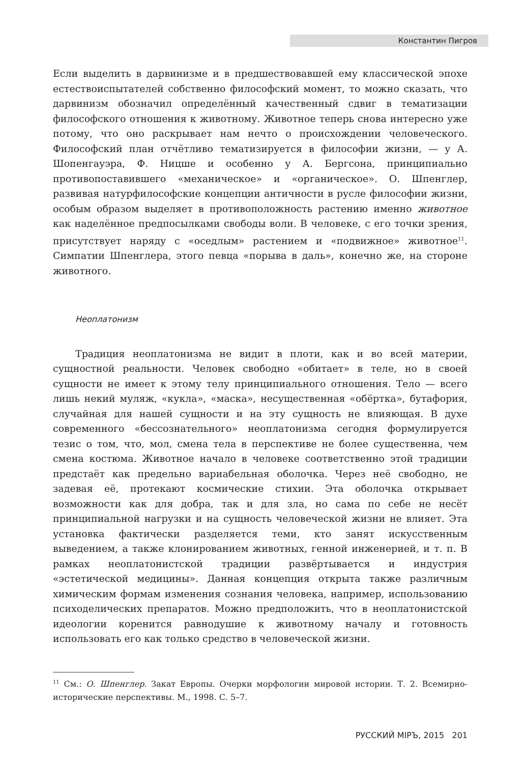Константин Пигров
Если выделить в дарвинизме и в предшествовавшей ему классической эпохе естествоиспытателей собственно философский момент, то можно сказать, что дарвинизм обозначил определённый качественный сдвиг в тематизации философского отношения к животному. Животное теперь снова интересно уже потому, что оно раскрывает нам нечто о происхождении человеческого. Философский план отчётливо тематизируется в философии жизни, — у А. Шопенгауэра, Ф. Ницше и особенно у А. Бергсона, принципиально противопоставившего «механическое» и «органическое». О. Шпенглер, развивая натурфилософские концепции античности в русле философии жизни, особым образом выделяет в противоположность растению именно животное как наделённое предпосылками свободы воли. В человеке, с его точки зрения, присутствует наряду с «оседлым» растением и «подвижное» животное<sup>11</sup>. Симпатии Шпенглера, этого певца «порыва в даль», конечно же, на стороне животного.
Неоплатонизм
Традиция неоплатонизма не видит в плоти, как и во всей материи, сущностной реальности. Человек свободно «обитает» в теле, но в своей сущности не имеет к этому телу принципиального отношения. Тело — всего лишь некий муляж, «кукла», «маска», несущественная «обёртка», бутафория, случайная для нашей сущности и на эту сущность не влияющая. В духе современного «бессознательного» неоплатонизма сегодня формулируется тезис о том, что, мол, смена тела в перспективе не более существенна, чем смена костюма. Животное начало в человеке соответственно этой традиции предстаёт как предельно вариабельная оболочка. Через неё свободно, не задевая её, протекают космические стихии. Эта оболочка открывает возможности как для добра, так и для зла, но сама по себе не несёт принципиальной нагрузки и на сущность человеческой жизни не влияет. Эта установка фактически разделяется теми, кто занят искусственным выведением, а также клонированием животных, генной инженерией, и т. п. В рамках неоплатонистской традиции развёртывается и индустрия «эстетической медицины». Данная концепция открыта также различным химическим формам изменения сознания человека, например, использованию психоделических препаратов. Можно предположить, что в неоплатонистской идеологии коренится равнодушие к животному началу и готовность использовать его как только средство в человеческой жизни.
<sup>11</sup> См.: О. Шпенглер. Закат Европы. Очерки морфологии мировой истории. Т. 2. Всемирно-исторические перспективы. М., 1998. С. 5–7.
РУССКИЙ МIРЪ, 2015 201